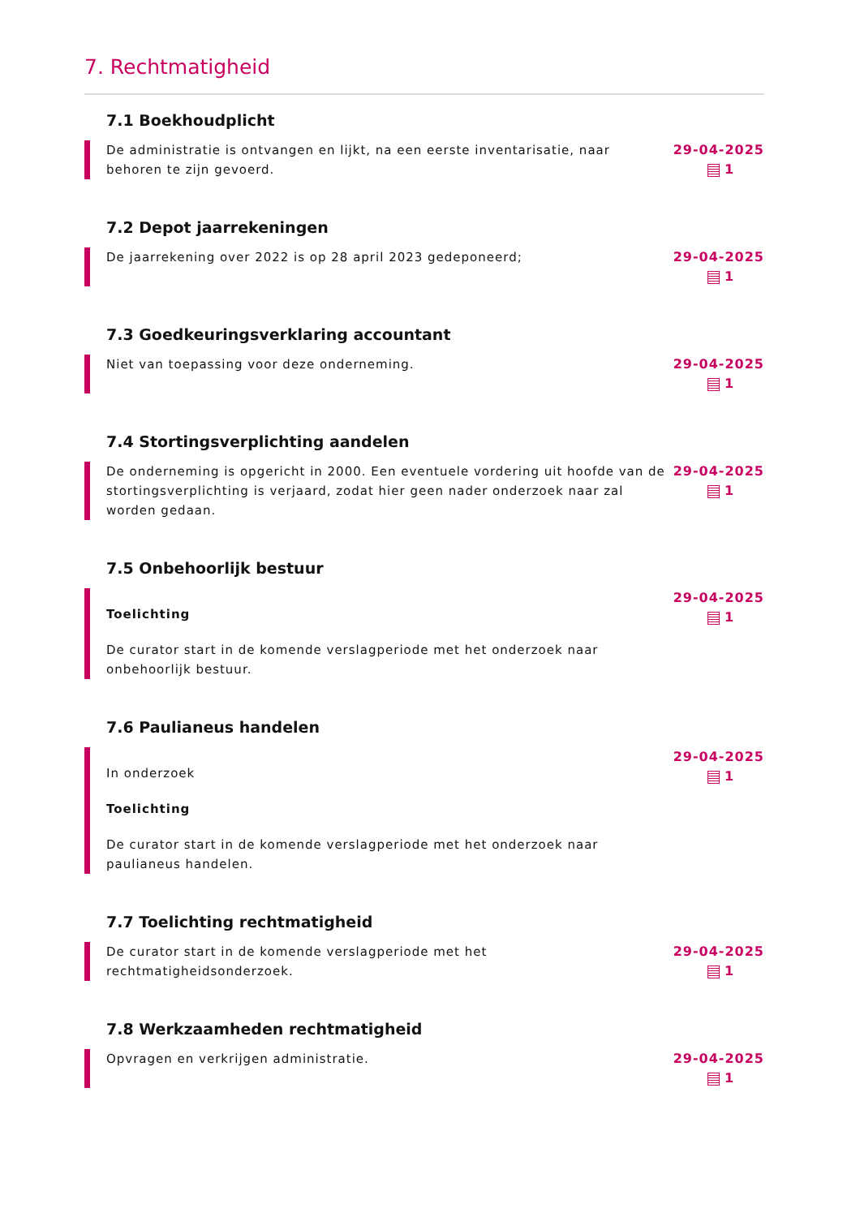7. Rechtmatigheid
7.1 Boekhoudplicht
De administratie is ontvangen en lijkt, na een eerste inventarisatie, naar behoren te zijn gevoerd.
29-04-2025
1
7.2 Depot jaarrekeningen
De jaarrekening over 2022 is op 28 april 2023 gedeponeerd;
29-04-2025
1
7.3 Goedkeuringsverklaring accountant
Niet van toepassing voor deze onderneming.
29-04-2025
1
7.4 Stortingsverplichting aandelen
De onderneming is opgericht in 2000. Een eventuele vordering uit hoofde van de stortingsverplichting is verjaard, zodat hier geen nader onderzoek naar zal worden gedaan.
29-04-2025
1
7.5 Onbehoorlijk bestuur
Toelichting
De curator start in de komende verslagperiode met het onderzoek naar onbehoorlijk bestuur.
29-04-2025
1
7.6 Paulianeus handelen
In onderzoek
Toelichting
De curator start in de komende verslagperiode met het onderzoek naar paulianeus handelen.
29-04-2025
1
7.7 Toelichting rechtmatigheid
De curator start in de komende verslagperiode met het rechtmatigheidsonderzoek.
29-04-2025
1
7.8 Werkzaamheden rechtmatigheid
Opvragen en verkrijgen administratie.
29-04-2025
1